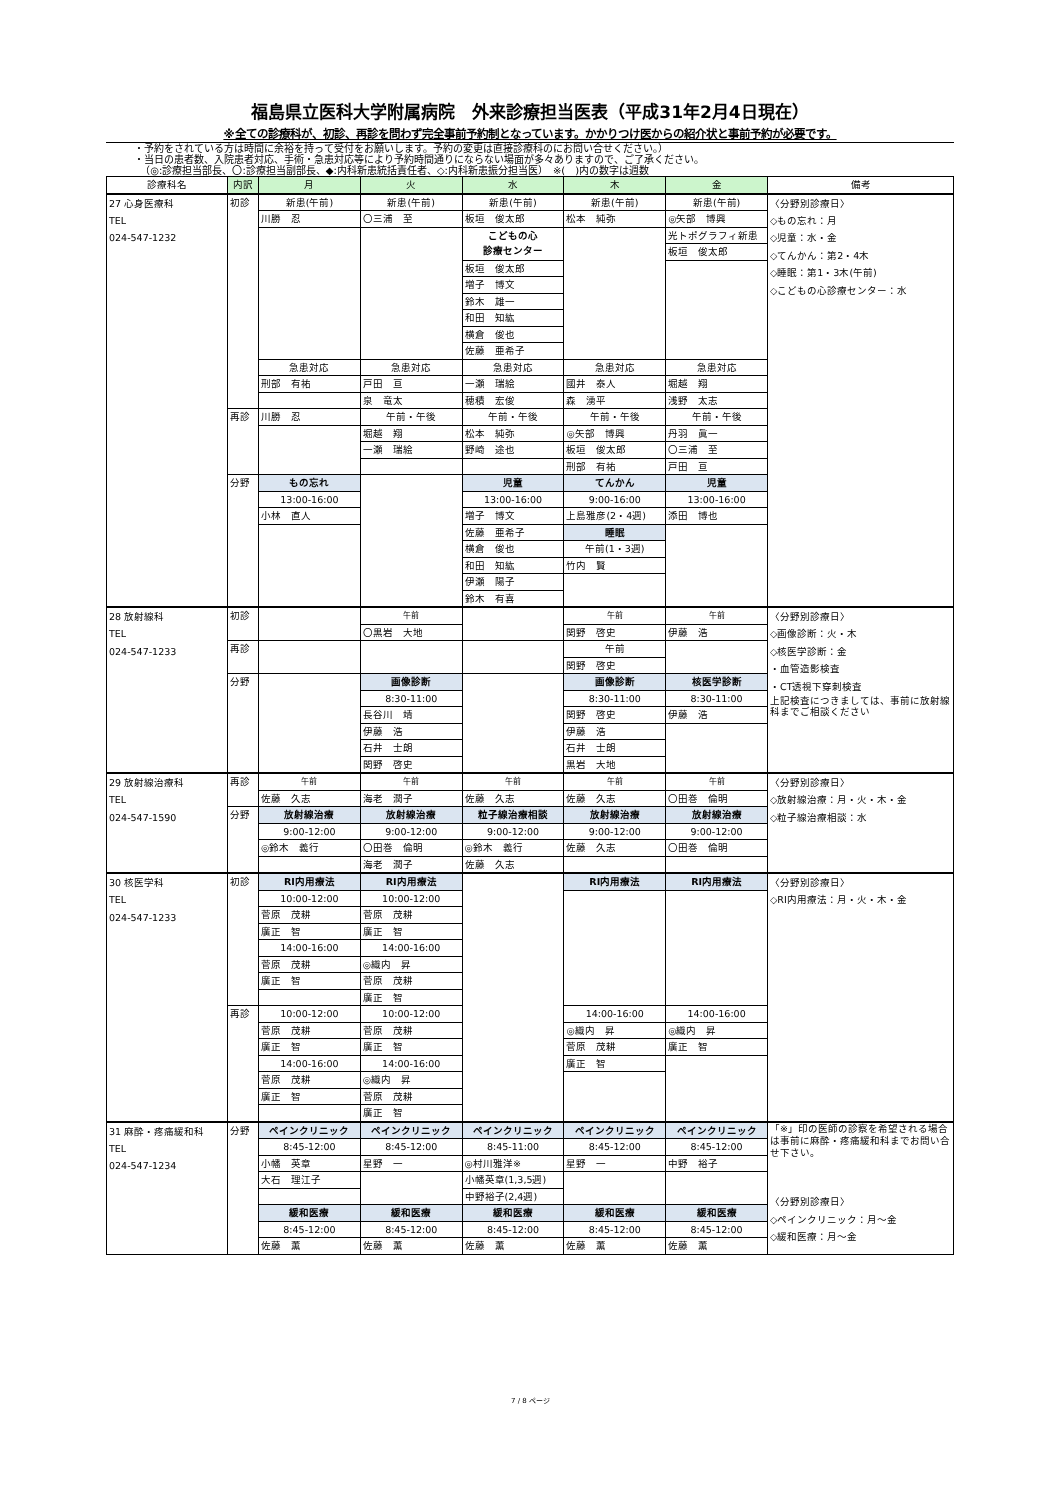福島県立医科大学附属病院　外来診療担当医表（平成31年2月4日現在）
※全ての診療科が、初診、再診を問わず完全事前予約制となっています。かかりつけ医からの紹介状と事前予約が必要です。
・予約をされている方は時間に余裕を持って受付をお願いします。予約の変更は直接診療科のにお問い合せください。）
・当日の患者数、入院患者対応、手術・急患対応等により予約時間通りにならない場面が多々ありますので、ご了承ください。
（◎:診療担当部長、〇:診療担当副部長、◆:内科新患統括責任者、◇:内科新患振分担当医）　※(　)内の数字は週数
| 診療科名 | 内訳 | 月 | 火 | 水 | 木 | 金 | 備考 |
| --- | --- | --- | --- | --- | --- | --- | --- |
| 27 心身医療科 TEL 024-547-1232 | 初診 | 新患(午前) | 新患(午前) | 新患(午前) | 新患(午前) | 新患(午前) | 〈分野別診療日〉 ◇もの忘れ：月 ◇児童：水・金 ◇てんかん：第2・4木 ◇睡眠：第1・3木(午前) ◇こどもの心診療センター：水 |
| | | 川勝 忍 | 〇三浦 至 | 板垣 俊太郎 | 松本 純弥 | ◎矢部 博興 | |
| | | | | こどもの心 診療センター | | 光トポグラフィ新患 | |
| | | | | | | 板垣 俊太郎 | |
| | | | | 板垣 俊太郎 | | | |
| | | | | 増子 博文 | | | |
| | | | | 鈴木 雄一 | | | |
| | | | | 和田 知紘 | | | |
| | | | | 横倉 俊也 | | | |
| | | | | 佐藤 亜希子 | | | |
| | | 急患対応 | 急患対応 | 急患対応 | 急患対応 | 急患対応 | |
| | | 刑部 有祐 | 戸田 亘 | 一瀬 瑞絵 | 國井 泰人 | 堀越 翔 | |
| | | | 泉 竜太 | 穂積 宏俊 | 森 湧平 | 浅野 太志 | |
| | 再診 | 川勝 忍 | 午前・午後 | 午前・午後 | 午前・午後 | 午前・午後 | |
| | | | 堀越 翔 | 松本 純弥 | ◎矢部 博興 | 丹羽 眞一 | |
| | | | 一瀬 瑞絵 | 野崎 途也 | 板垣 俊太郎 | 〇三浦 至 | |
| | | | | | 刑部 有祐 | 戸田 亘 | |
| | 分野 | もの忘れ | | 児童 | てんかん | 児童 | |
| | | 13:00-16:00 | | 13:00-16:00 | 9:00-16:00 | 13:00-16:00 | |
| | | 小林 直人 | | 増子 博文 | 上島雅彦(2・4週) | 添田 博也 | |
| | | | | 佐藤 亜希子 | 睡眠 | | |
| | | | | 横倉 俊也 | 午前(1・3週) | | |
| | | | | 和田 知紘 | 竹内 賢 | | |
| | | | | 伊瀬 陽子 | | | |
| | | | | 鈴木 有喜 | | | |
| 28 放射線科 TEL 024-547-1233 | 初診 | | 午前 | | 午前 | 午前 | 〈分野別診療日〉 ◇画像診断：火・木 ◇核医学診断：金 ・血管造影検査 ・CT透視下穿刺検査 上記検査につきましては、事前に放射線科までご相談ください |
| | | | 〇黒岩 大地 | | 関野 啓史 | 伊藤 浩 | |
| | 再診 | | | | 午前 | | |
| | | | | | 関野 啓史 | | |
| | 分野 | | 画像診断 | | 画像診断 | 核医学診断 | |
| | | | 8:30-11:00 | | 8:30-11:00 | 8:30-11:00 | |
| | | | 長谷川 靖 | | 関野 啓史 | 伊藤 浩 | |
| | | | 伊藤 浩 | | 伊藤 浩 | | |
| | | | 石井 士朗 | | 石井 士朗 | | |
| | | | 関野 啓史 | | 黒岩 大地 | | |
| 29 放射線治療科 TEL 024-547-1590 | 再診 | 午前 | 午前 | 午前 | 午前 | 午前 | 〈分野別診療日〉 ◇放射線治療：月・火・木・金 ◇粒子線治療相談：水 |
| | | 佐藤 久志 | 海老 潤子 | 佐藤 久志 | 佐藤 久志 | 〇田巻 倫明 | |
| | 分野 | 放射線治療 | 放射線治療 | 粒子線治療相談 | 放射線治療 | 放射線治療 | |
| | | 9:00-12:00 | 9:00-12:00 | 9:00-12:00 | 9:00-12:00 | 9:00-12:00 | |
| | | ◎鈴木 義行 | 〇田巻 倫明 | ◎鈴木 義行 | 佐藤 久志 | 〇田巻 倫明 | |
| | | | 海老 潤子 | 佐藤 久志 | | | |
| 30 核医学科 TEL 024-547-1233 | 初診 | RI内用療法 | RI内用療法 | | RI内用療法 | RI内用療法 | 〈分野別診療日〉 ◇RI内用療法：月・火・木・金 |
| | | 10:00-12:00 | 10:00-12:00 | | | | |
| | | 菅原 茂耕 | 菅原 茂耕 | | | | |
| | | 廣正 智 | 廣正 智 | | | | |
| | | 14:00-16:00 | 14:00-16:00 | | | | |
| | | 菅原 茂耕 | ◎織内 昇 | | | | |
| | | 廣正 智 | 菅原 茂耕 | | | | |
| | | | 廣正 智 | | | | |
| | 再診 | 10:00-12:00 | 10:00-12:00 | | 14:00-16:00 | 14:00-16:00 | |
| | | 菅原 茂耕 | 菅原 茂耕 | | ◎織内 昇 | ◎織内 昇 | |
| | | 廣正 智 | 廣正 智 | | 菅原 茂耕 | 廣正 智 | |
| | | 14:00-16:00 | 14:00-16:00 | | 廣正 智 | | |
| | | 菅原 茂耕 | ◎織内 昇 | | | | |
| | | 廣正 智 | 菅原 茂耕 | | | | |
| | | | 廣正 智 | | | | |
| 31 麻酔・疼痛緩和科 TEL 024-547-1234 | 分野 | ペインクリニック | ペインクリニック | ペインクリニック | ペインクリニック | ペインクリニック | 「※」印の医師の診察を希望される場合は事前に麻酔・疼痛緩和科までお問い合せ下さい。 〈分野別診療日〉 ◇ペインクリニック：月～金 ◇緩和医療：月～金 |
| | | 8:45-12:00 | 8:45-12:00 | 8:45-11:00 | 8:45-12:00 | 8:45-12:00 | |
| | | 小幡 英章 | 星野 一 | ◎村川雅洋※ | 星野 一 | 中野 裕子 | |
| | | 大石 理江子 | | 小幡英章(1,3,5週) | | | |
| | | | | 中野裕子(2,4週) | | | |
| | | 緩和医療 | 緩和医療 | 緩和医療 | 緩和医療 | 緩和医療 | |
| | | 8:45-12:00 | 8:45-12:00 | 8:45-12:00 | 8:45-12:00 | 8:45-12:00 | |
| | | 佐藤 薫 | 佐藤 薫 | 佐藤 薫 | 佐藤 薫 | 佐藤 薫 | |
7 / 8 ページ